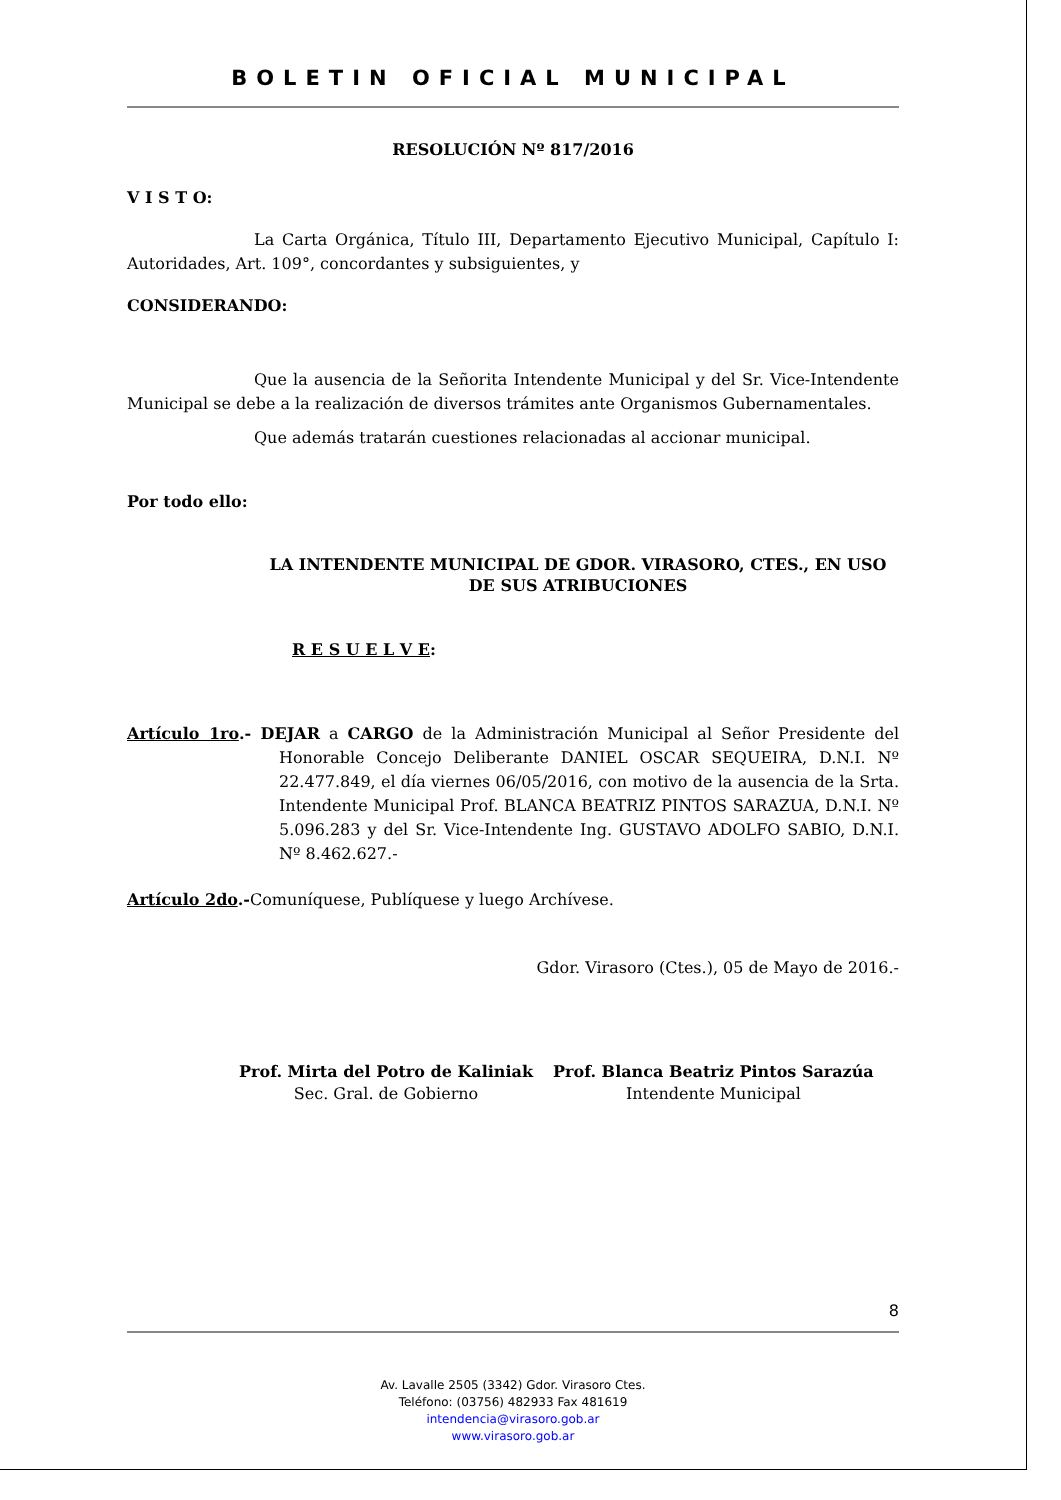BOLETIN OFICIAL MUNICIPAL
RESOLUCIÓN Nº 817/2016
V I S T O:
La Carta Orgánica, Título III, Departamento Ejecutivo Municipal, Capítulo I: Autoridades, Art. 109°, concordantes y subsiguientes, y
CONSIDERANDO:
Que la ausencia de la Señorita Intendente Municipal y del Sr. Vice-Intendente Municipal se debe a la realización de diversos trámites ante Organismos Gubernamentales.
Que además tratarán cuestiones relacionadas al accionar municipal.
Por todo ello:
LA INTENDENTE MUNICIPAL DE GDOR. VIRASORO, CTES., EN USO DE SUS ATRIBUCIONES
R E S U E L V E:
Artículo 1ro.- DEJAR a CARGO de la Administración Municipal al Señor Presidente del Honorable Concejo Deliberante DANIEL OSCAR SEQUEIRA, D.N.I. Nº 22.477.849, el día viernes 06/05/2016, con motivo de la ausencia de la Srta. Intendente Municipal Prof. BLANCA BEATRIZ PINTOS SARAZUA, D.N.I. Nº 5.096.283 y del Sr. Vice-Intendente Ing. GUSTAVO ADOLFO SABIO, D.N.I. Nº 8.462.627.-
Artículo 2do.-Comuníquese, Publíquese y luego Archívese.
Gdor. Virasoro (Ctes.), 05 de Mayo de 2016.-
Prof. Mirta del Potro de Kaliniak
Sec. Gral. de Gobierno
Prof. Blanca Beatriz Pintos Sarazúa
Intendente Municipal
8
Av. Lavalle 2505 (3342) Gdor. Virasoro Ctes.
Teléfono: (03756) 482933 Fax 481619
intendencia@virasoro.gob.ar
www.virasoro.gob.ar